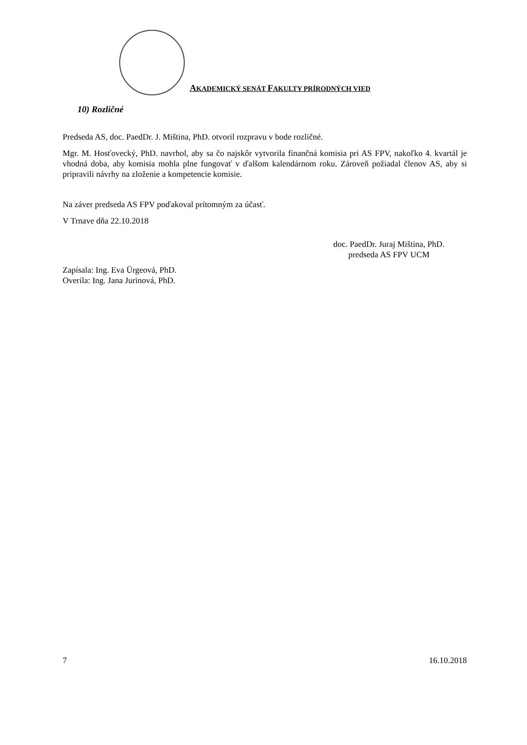AKADEMICKÝ SENÁT FAKULTY PRÍRODNÝCH VIED
10) Rozličné
Predseda AS, doc. PaedDr. J. Miština, PhD. otvoril rozpravu v bode rozličné.
Mgr. M. Hosťovecký, PhD. navrhol, aby sa čo najskôr vytvorila finančná komisia pri AS FPV, nakoľko 4. kvartál je vhodná doba, aby komisia mohla plne fungovať v ďalšom kalendárnom roku. Zároveň požiadal členov AS, aby si pripravili návrhy na zloženie a kompetencie komisie.
Na záver predseda AS FPV poďakoval prítomným za účasť.
V Trnave dňa 22.10.2018
doc. PaedDr. Juraj Miština, PhD.
predseda AS FPV UCM
Zapísala: Ing. Eva Ürgeová, PhD.
Overila: Ing. Jana Jurinová, PhD.
7 16.10.2018